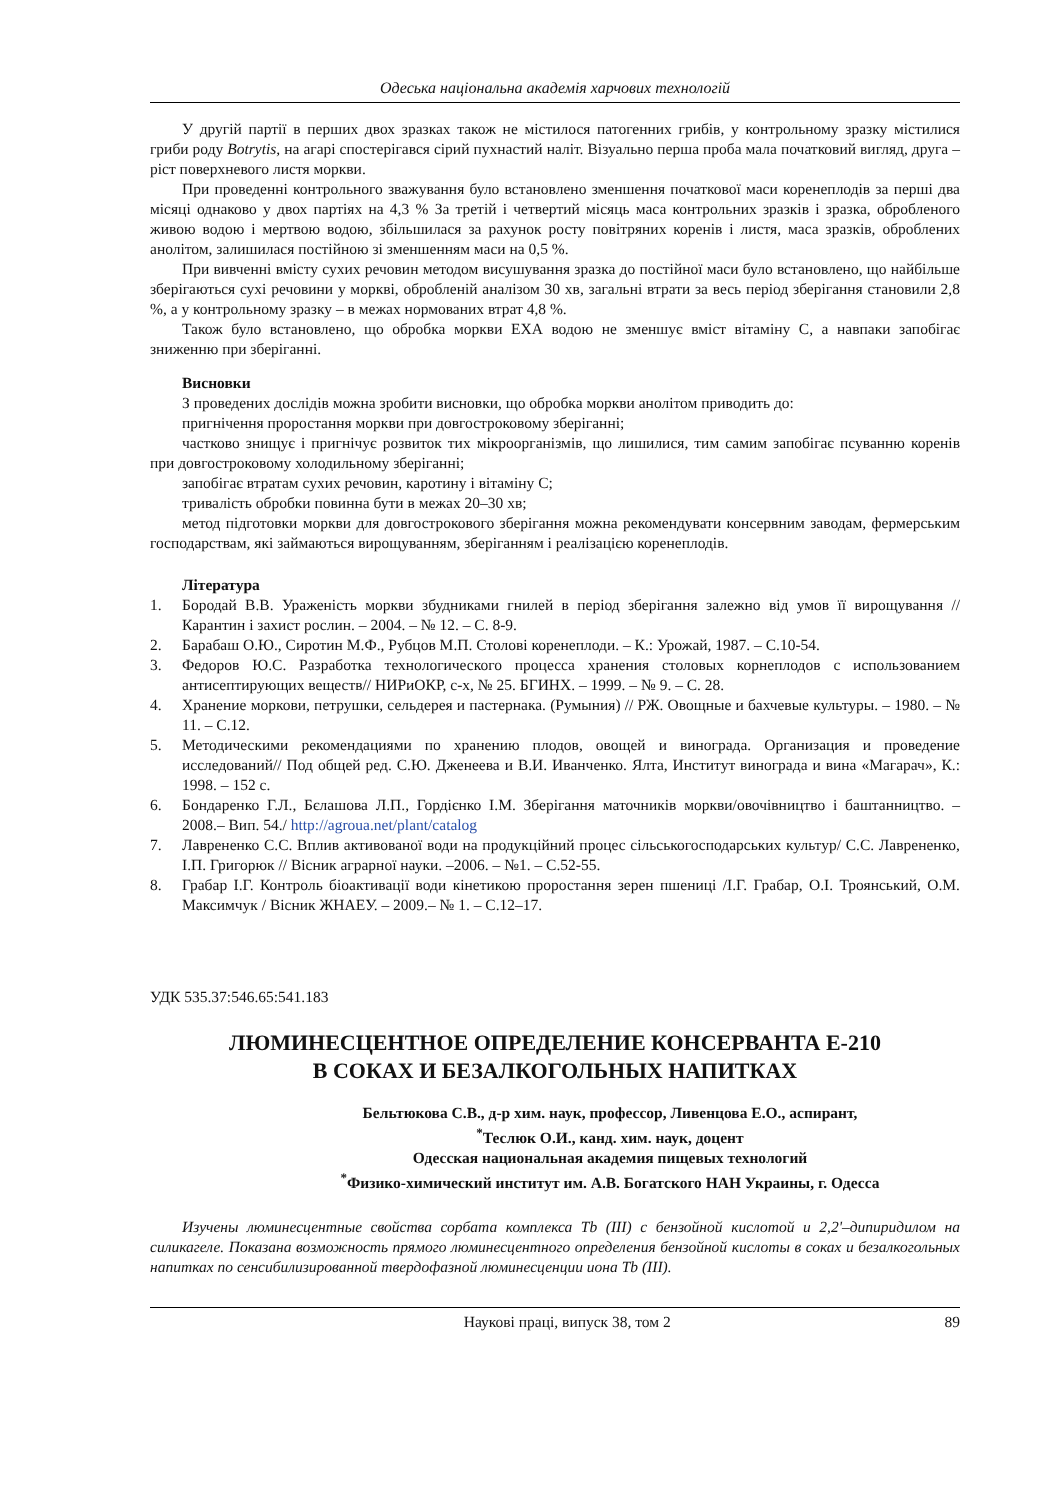Одеська національна академія харчових технологій
У другій партії в перших двох зразках також не містилося патогенних грибів, у контрольному зразку містилися гриби роду Botrytis, на агарі спостерігався сірий пухнастий наліт. Візуально перша проба мала початковий вигляд, друга – ріст поверхневого листя моркви.
При проведенні контрольного зважування було встановлено зменшення початкової маси коренеплодів за перші два місяці однаково у двох партіях на 4,3 % За третій і четвертий місяць маса контрольних зразків і зразка, обробленого живою водою і мертвою водою, збільшилася за рахунок росту повітряних коренів і листя, маса зразків, оброблених анолітом, залишилася постійною зі зменшенням маси на 0,5 %.
При вивченні вмісту сухих речовин методом висушування зразка до постійної маси було встановлено, що найбільше зберігаються сухі речовини у моркві, обробленій аналізом 30 хв, загальні втрати за весь період зберігання становили 2,8 %, а у контрольному зразку – в межах нормованих втрат 4,8 %.
Також було встановлено, що обробка моркви ЕХА водою не зменшує вміст вітаміну С, а навпаки запобігає зниженню при зберіганні.
Висновки
З проведених дослідів можна зробити висновки, що обробка моркви анолітом приводить до:
пригнічення проростання моркви при довгостроковому зберіганні;
частково знищує і пригнічує розвиток тих мікроорганізмів, що лишилися, тим самим запобігає псуванню коренів при довгостроковому холодильному зберіганні;
запобігає втратам сухих речовин, каротину і вітаміну С;
тривалість обробки повинна бути в межах 20–30 хв;
метод підготовки моркви для довгострокового зберігання можна рекомендувати консервним заводам, фермерським господарствам, які займаються вирощуванням, зберіганням і реалізацією коренеплодів.
Література
1. Бородай В.В. Ураженість моркви збудниками гнилей в період зберігання залежно від умов її вирощування // Карантин і захист рослин. – 2004. – № 12. – С. 8-9.
2. Барабаш О.Ю., Сиротин М.Ф., Рубцов М.П. Столові коренеплоди. – К.: Урожай, 1987. – С.10-54.
3. Федоров Ю.С. Разработка технологического процесса хранения столовых корнеплодов с использованием антисептирующих веществ// НИРиОКР, с-х, № 25. БГИНХ. – 1999. – № 9. – С. 28.
4. Хранение моркови, петрушки, сельдерея и пастернака. (Румыния) // РЖ. Овощные и бахчевые культуры. – 1980. – № 11. – С.12.
5. Методическими рекомендациями по хранению плодов, овощей и винограда. Организация и проведение исследований// Под общей ред. С.Ю. Дженеева и В.И. Иванченко. Ялта, Институт винограда и вина «Магарач», К.: 1998. – 152 с.
6. Бондаренко Г.Л., Бєлашова Л.П., Гордієнко І.М. Зберігання маточників моркви/овочівництво і баштанництво. – 2008.– Вип. 54./ http://agroua.net/plant/catalog
7. Лаврененко С.С. Вплив активованої води на продукційний процес сільськогосподарських культур/ С.С. Лаврененко, І.П. Григорюк // Вісник аграрної науки. –2006. – №1. – С.52-55.
8. Грабар І.Г. Контроль біоактивації води кінетикою проростання зерен пшениці /І.Г. Грабар, О.І. Троянський, О.М. Максимчук / Вісник ЖНАЕУ. – 2009.– № 1. – С.12–17.
УДК 535.37:546.65:541.183
ЛЮМИНЕСЦЕНТНОЕ ОПРЕДЕЛЕНИЕ КОНСЕРВАНТА Е-210
В СОКАХ И БЕЗАЛКОГОЛЬНЫХ НАПИТКАХ
Бельтюкова С.В., д-р хим. наук, профессор, Ливенцова Е.О., аспирант,
<sup>*</sup> Теслюк О.И., канд. хим. наук, доцент
Одесская национальная академия пищевых технологий
<sup>*</sup> Физико-химический институт им. А.В. Богатского НАН Украины, г. Одесса
Изучены люминесцентные свойства сорбата комплекса Tb (III) с бензойной кислотой и 2,2'–дипиридилом на силикагеле. Показана возможность прямого люминесцентного определения бензойной кислоты в соках и безалкогольных напитках по сенсибилизированной твердофазной люминесценции иона Tb (III).
Наукові праці, випуск 38, том 2 89